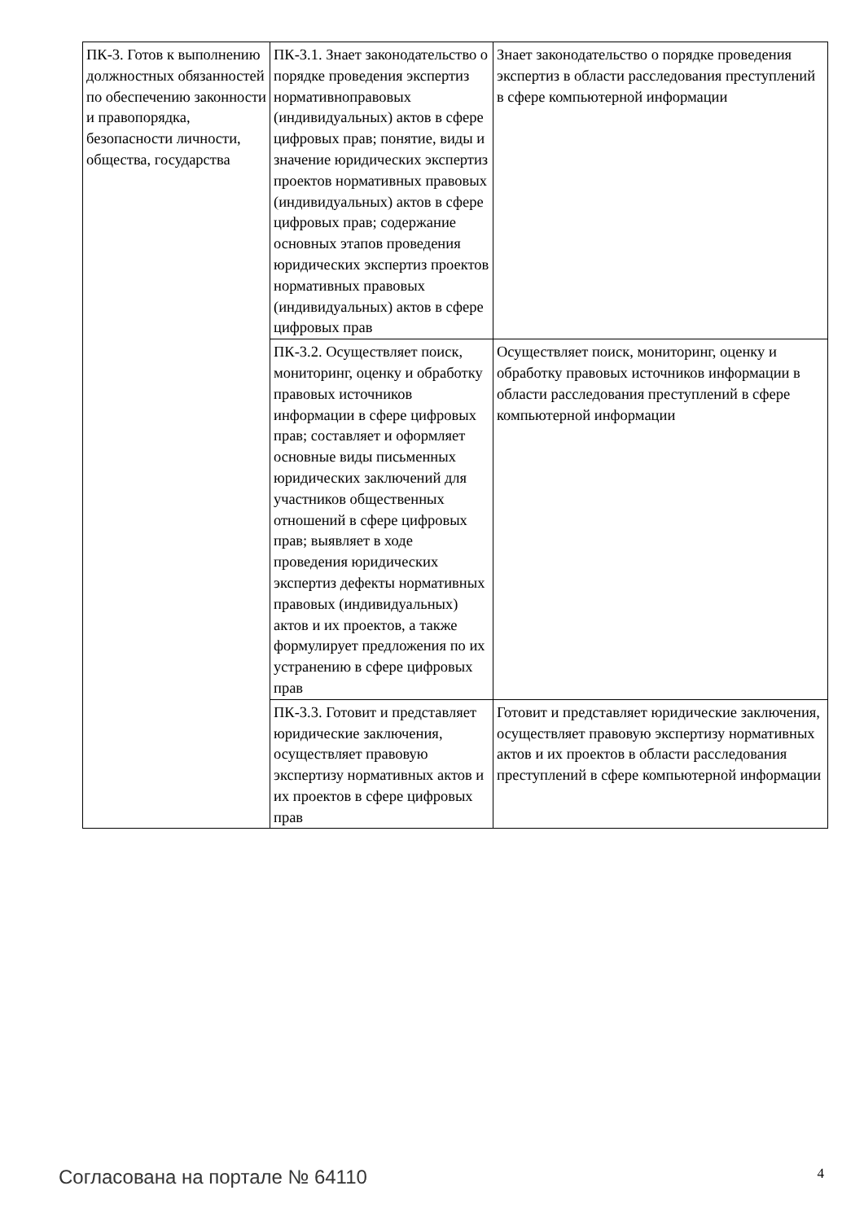| ПК-3. Готов к выполнению должностных обязанностей по обеспечению законности и правопорядка, безопасности личности, общества, государства | ПК-3.1. Знает законодательство о порядке проведения экспертиз нормативноправовых (индивидуальных) актов в сфере цифровых прав; понятие, виды и значение юридических экспертиз проектов нормативных правовых (индивидуальных) актов в сфере цифровых прав; содержание основных этапов проведения юридических экспертиз проектов нормативных правовых (индивидуальных) актов в сфере цифровых прав | Знает законодательство о порядке проведения экспертиз в области расследования преступлений в сфере компьютерной информации |
| | ПК-3.2. Осуществляет поиск, мониторинг, оценку и обработку правовых источников информации в сфере цифровых прав; составляет и оформляет основные виды письменных юридических заключений для участников общественных отношений в сфере цифровых прав; выявляет в ходе проведения юридических экспертиз дефекты нормативных правовых (индивидуальных) актов и их проектов, а также формулирует предложения по их устранению в сфере цифровых прав | Осуществляет поиск, мониторинг, оценку и обработку правовых источников информации в области расследования преступлений в сфере компьютерной информации |
| | ПК-3.3. Готовит и представляет юридические заключения, осуществляет правовую экспертизу нормативных актов и их проектов в сфере цифровых прав | Готовит и представляет юридические заключения, осуществляет правовую экспертизу нормативных актов и их проектов в области расследования преступлений в сфере компьютерной информации |
Согласована на портале № 64110 4